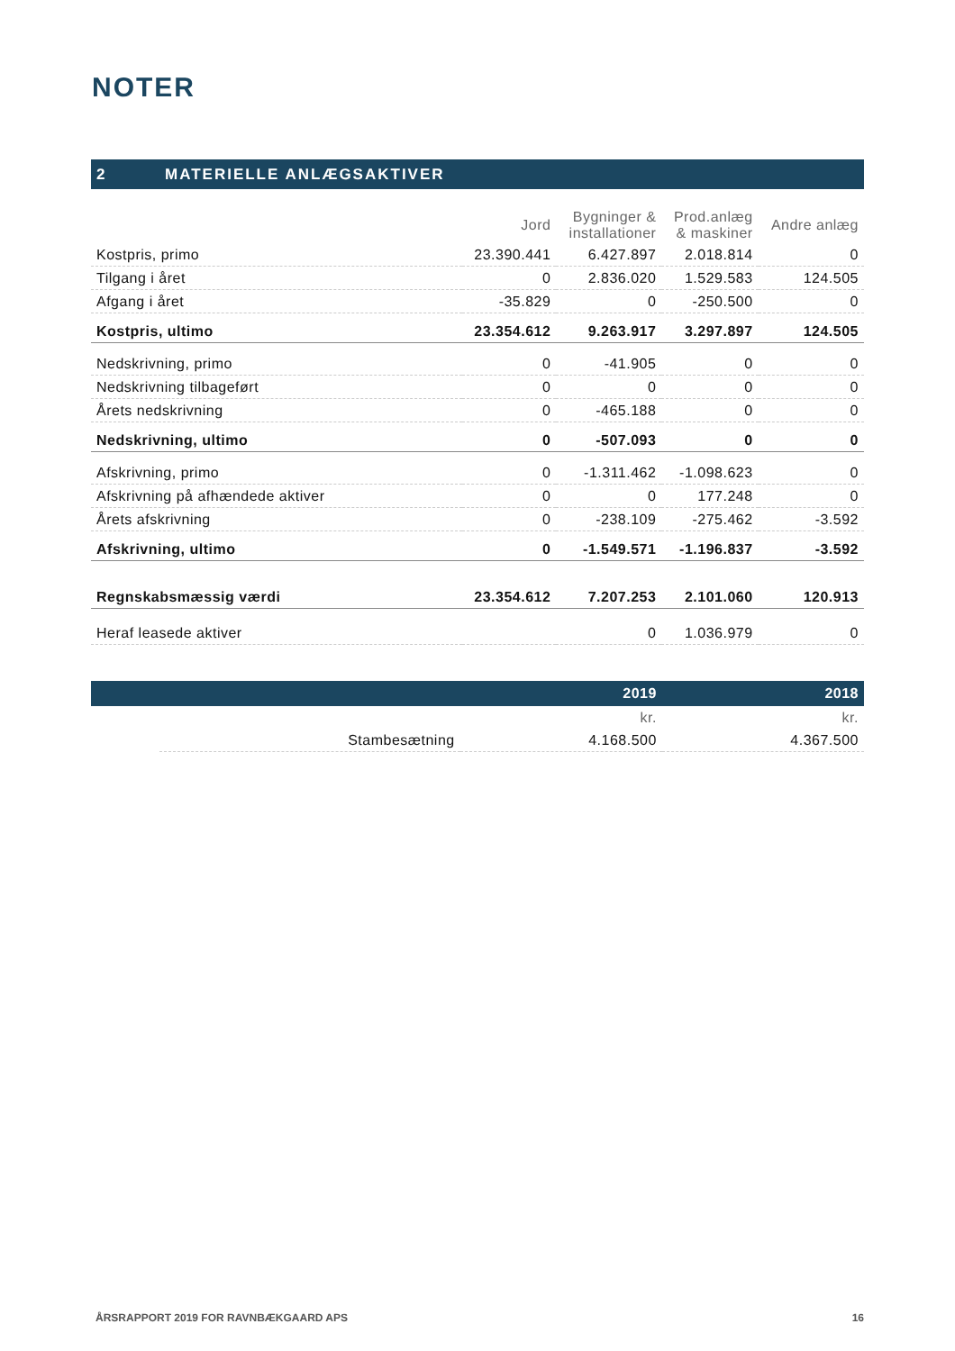NOTER
2 MATERIELLE ANLÆGSAKTIVER
| | Jord | Bygninger & installationer | Prod.anlæg & maskiner | Andre anlæg |
| --- | --- | --- | --- | --- |
| Kostpris, primo | 23.390.441 | 6.427.897 | 2.018.814 | 0 |
| Tilgang i året | 0 | 2.836.020 | 1.529.583 | 124.505 |
| Afgang i året | -35.829 | 0 | -250.500 | 0 |
| Kostpris, ultimo | 23.354.612 | 9.263.917 | 3.297.897 | 124.505 |
| Nedskrivning, primo | 0 | -41.905 | 0 | 0 |
| Nedskrivning tilbageført | 0 | 0 | 0 | 0 |
| Årets nedskrivning | 0 | -465.188 | 0 | 0 |
| Nedskrivning, ultimo | 0 | -507.093 | 0 | 0 |
| Afskrivning, primo | 0 | -1.311.462 | -1.098.623 | 0 |
| Afskrivning på afhændede aktiver | 0 | 0 | 177.248 | 0 |
| Årets afskrivning | 0 | -238.109 | -275.462 | -3.592 |
| Afskrivning, ultimo | 0 | -1.549.571 | -1.196.837 | -3.592 |
| Regnskabsmæssig værdi | 23.354.612 | 7.207.253 | 2.101.060 | 120.913 |
| Heraf leasede aktiver | | 0 | 1.036.979 | 0 |
| | | 2019 | 2018 |
| | | kr. | kr. |
| | Stambesætning | 4.168.500 | 4.367.500 |
ÅRSRAPPORT 2019 FOR RAVNBÆKGAARD APS 16